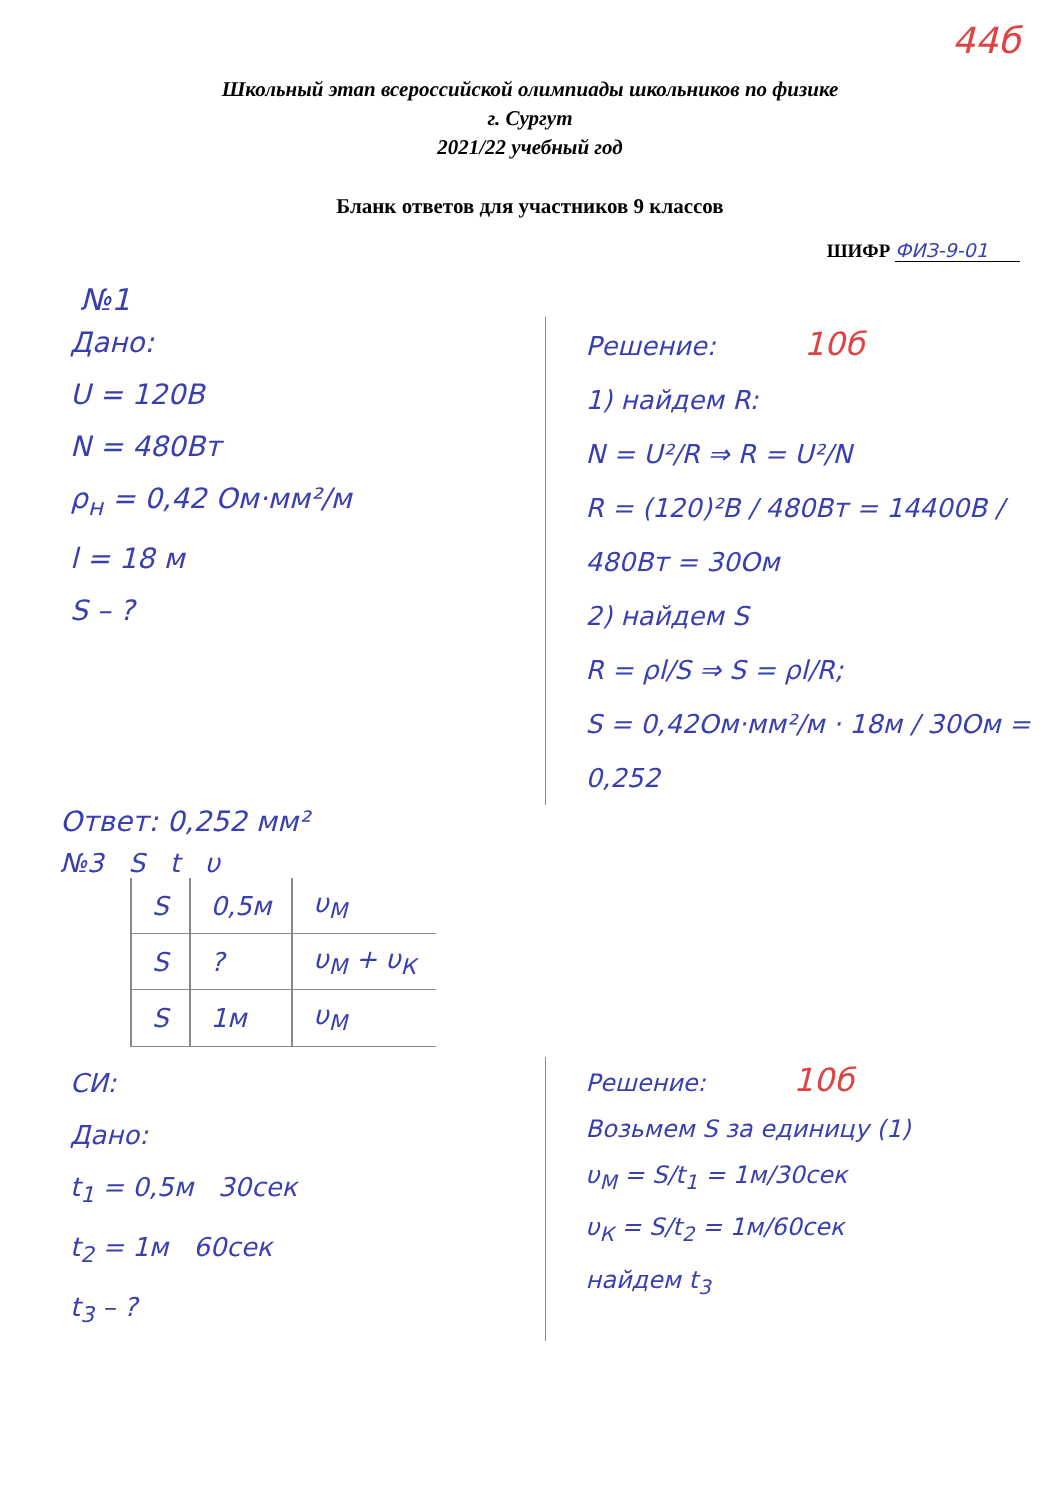44б
Школьный этап всероссийской олимпиады школьников по физике
г. Сургут
2021/22 учебный год
Бланк ответов для участников 9 классов
ШИФР ФИЗ-9-01
№1
Дано:
U = 120В
N = 480Вт
ρ<sub>н</sub> = 0,42 Ом·мм²/м
l = 18 м
S – ?
Решение: 10б
1) найдем R:
N = U²/R ⇒ R = U²/N
R = (120)²В / 480Вт = 14400В / 480Вт = 30Ом
2) найдем S
R = ρl/S ⇒ S = ρl/R;
S = 0,42Ом·мм²/м · 18м / 30Ом = 0,252
Ответ: 0,252 мм²
№3 S t υ
| S | 0,5м | υ<sub>М</sub> |
| S | ? | υ<sub>М</sub> + υ<sub>К</sub> |
| S | 1м | υ<sub>М</sub> |
СИ:
Дано:
t<sub>1</sub> = 0,5м 30сек
t<sub>2</sub> = 1м 60сек
t<sub>3</sub> – ?
Решение: 10б
Возьмем S за единицу (1)
υ<sub>М</sub> = S/t<sub>1</sub> = 1м/30сек
υ<sub>К</sub> = S/t<sub>2</sub> = 1м/60сек
найдем t<sub>3</sub>